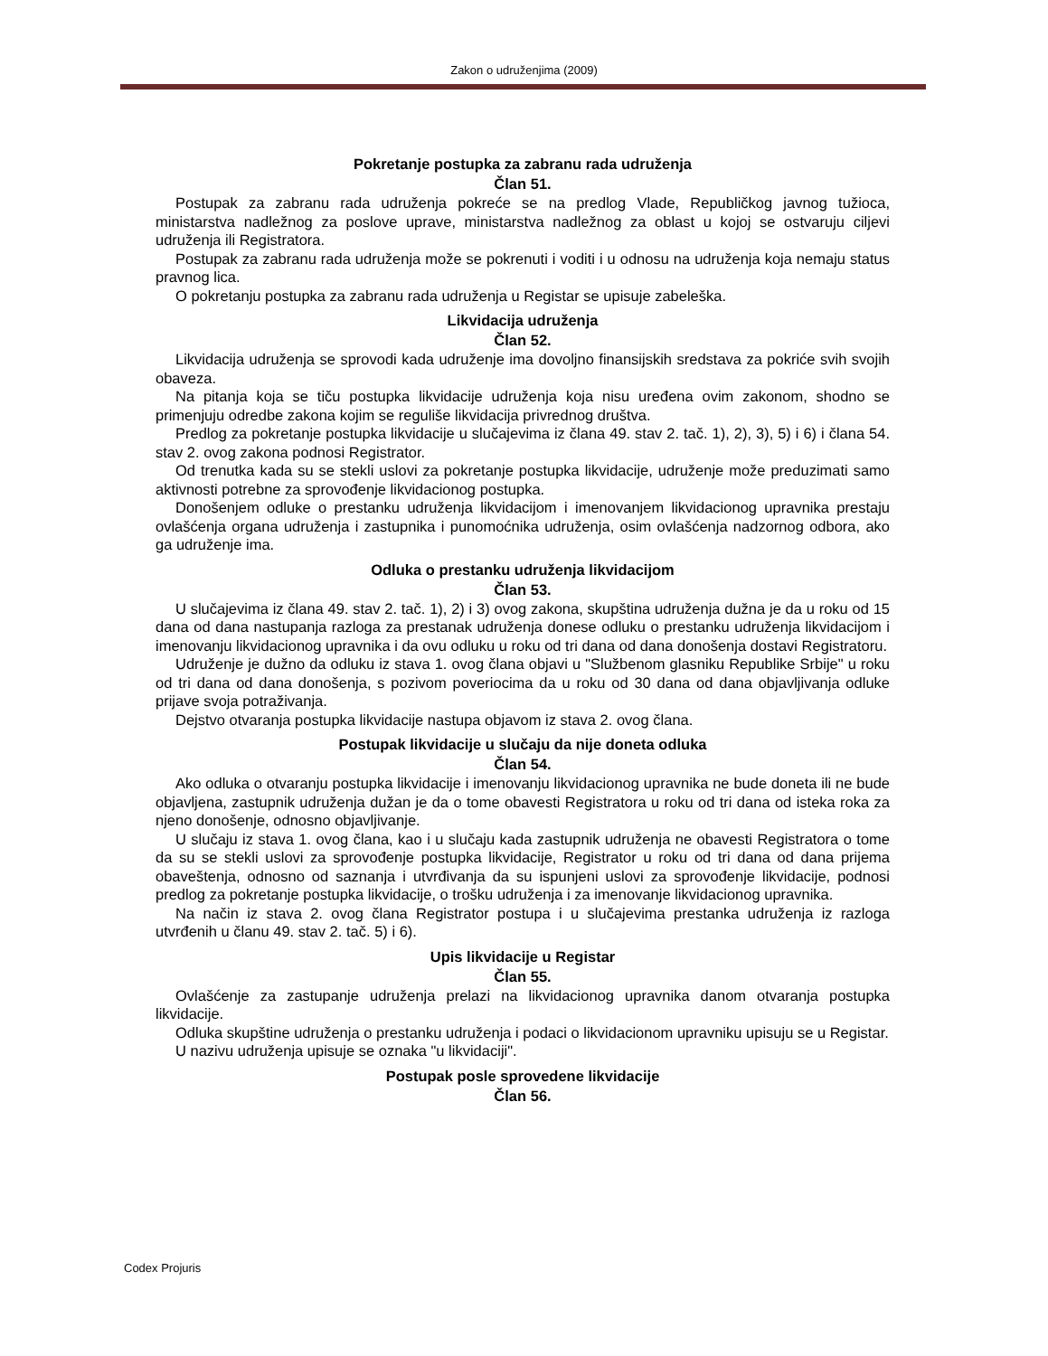Zakon o udruženjima (2009)
Pokretanje postupka za zabranu rada udruženja
Član 51.
Postupak za zabranu rada udruženja pokreće se na predlog Vlade, Republičkog javnog tužioca, ministarstva nadležnog za poslove uprave, ministarstva nadležnog za oblast u kojoj se ostvaruju ciljevi udruženja ili Registratora.
Postupak za zabranu rada udruženja može se pokrenuti i voditi i u odnosu na udruženja koja nemaju status pravnog lica.
O pokretanju postupka za zabranu rada udruženja u Registar se upisuje zabeleška.
Likvidacija udruženja
Član 52.
Likvidacija udruženja se sprovodi kada udruženje ima dovoljno finansijskih sredstava za pokriće svih svojih obaveza.
Na pitanja koja se tiču postupka likvidacije udruženja koja nisu uređena ovim zakonom, shodno se primenjuju odredbe zakona kojim se reguliše likvidacija privrednog društva.
Predlog za pokretanje postupka likvidacije u slučajevima iz člana 49. stav 2. tač. 1), 2), 3), 5) i 6) i člana 54. stav 2. ovog zakona podnosi Registrator.
Od trenutka kada su se stekli uslovi za pokretanje postupka likvidacije, udruženje može preduzimati samo aktivnosti potrebne za sprovođenje likvidacionog postupka.
Donošenjem odluke o prestanku udruženja likvidacijom i imenovanjem likvidacionog upravnika prestaju ovlašćenja organa udruženja i zastupnika i punomoćnika udruženja, osim ovlašćenja nadzornog odbora, ako ga udruženje ima.
Odluka o prestanku udruženja likvidacijom
Član 53.
U slučajevima iz člana 49. stav 2. tač. 1), 2) i 3) ovog zakona, skupština udruženja dužna je da u roku od 15 dana od dana nastupanja razloga za prestanak udruženja donese odluku o prestanku udruženja likvidacijom i imenovanju likvidacionog upravnika i da ovu odluku u roku od tri dana od dana donošenja dostavi Registratoru.
Udruženje je dužno da odluku iz stava 1. ovog člana objavi u "Službenom glasniku Republike Srbije" u roku od tri dana od dana donošenja, s pozivom poveriocima da u roku od 30 dana od dana objavljivanja odluke prijave svoja potraživanja.
Dejstvo otvaranja postupka likvidacije nastupa objavom iz stava 2. ovog člana.
Postupak likvidacije u slučaju da nije doneta odluka
Član 54.
Ako odluka o otvaranju postupka likvidacije i imenovanju likvidacionog upravnika ne bude doneta ili ne bude objavljena, zastupnik udruženja dužan je da o tome obavesti Registratora u roku od tri dana od isteka roka za njeno donošenje, odnosno objavljivanje.
U slučaju iz stava 1. ovog člana, kao i u slučaju kada zastupnik udruženja ne obavesti Registratora o tome da su se stekli uslovi za sprovođenje postupka likvidacije, Registrator u roku od tri dana od dana prijema obaveštenja, odnosno od saznanja i utvrđivanja da su ispunjeni uslovi za sprovođenje likvidacije, podnosi predlog za pokretanje postupka likvidacije, o trošku udruženja i za imenovanje likvidacionog upravnika.
Na način iz stava 2. ovog člana Registrator postupa i u slučajevima prestanka udruženja iz razloga utvrđenih u članu 49. stav 2. tač. 5) i 6).
Upis likvidacije u Registar
Član 55.
Ovlašćenje za zastupanje udruženja prelazi na likvidacionog upravnika danom otvaranja postupka likvidacije.
Odluka skupštine udruženja o prestanku udruženja i podaci o likvidacionom upravniku upisuju se u Registar.
U nazivu udruženja upisuje se oznaka "u likvidaciji".
Postupak posle sprovedene likvidacije
Član 56.
Codex Projuris